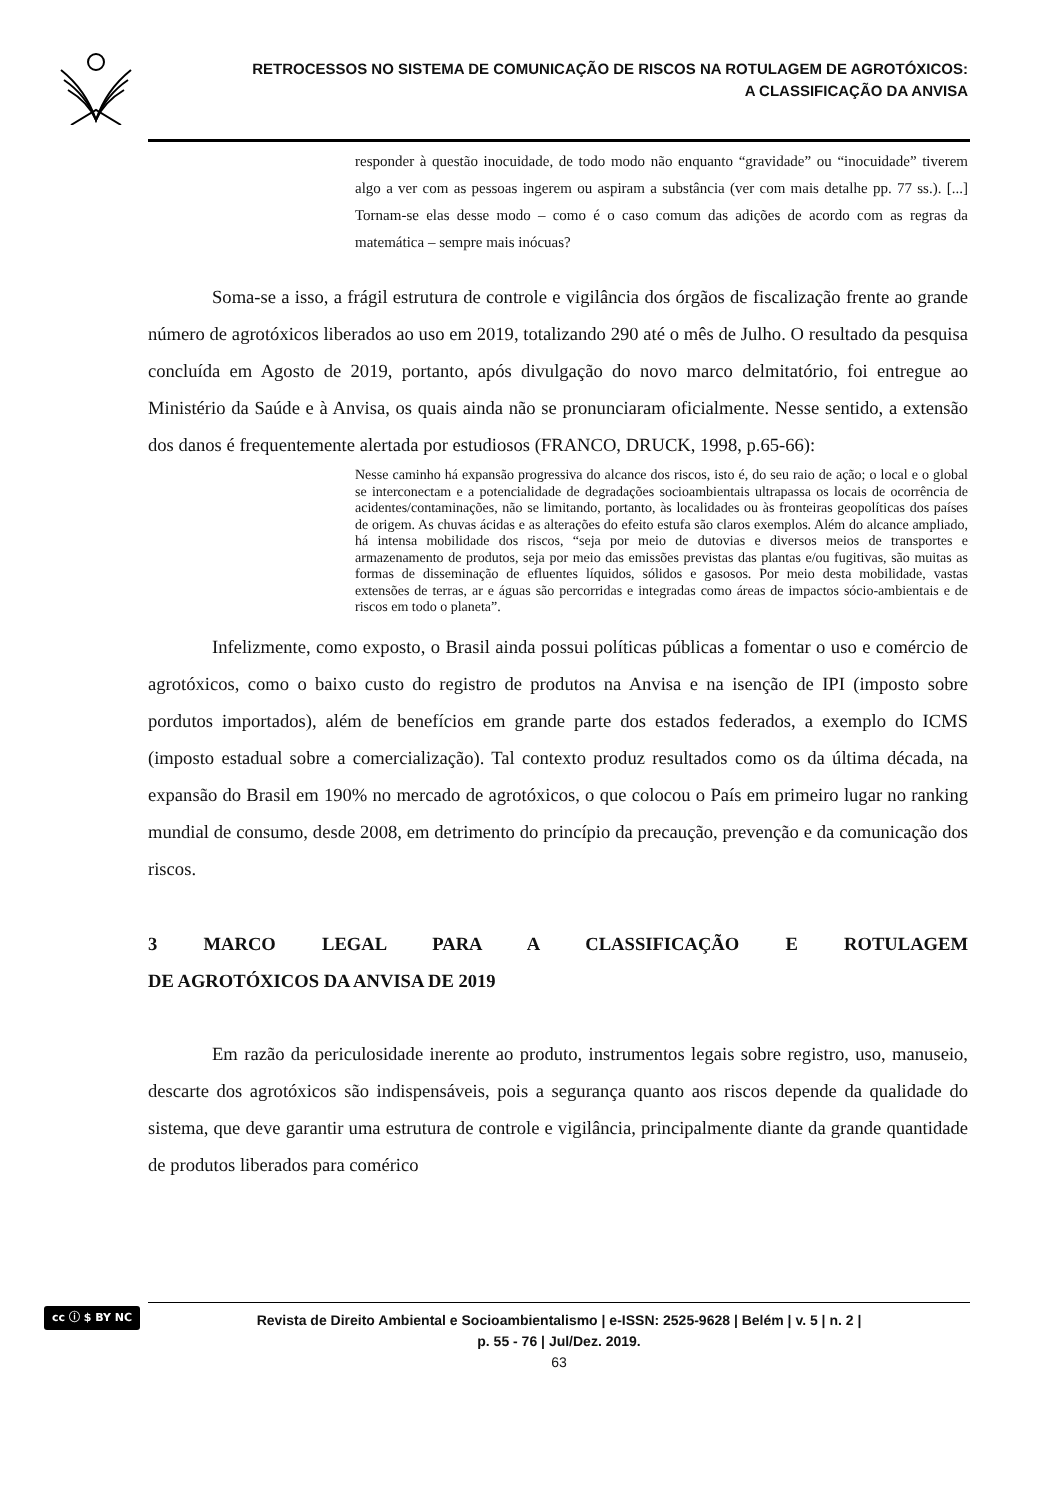RETROCESSOS NO SISTEMA DE COMUNICAÇÃO DE RISCOS NA ROTULAGEM DE AGROTÓXICOS:
A CLASSIFICAÇÃO DA ANVISA
responder à questão inocuidade, de todo modo não enquanto “gravidade” ou “inocuidade” tiverem algo a ver com as pessoas ingerem ou aspiram a substância (ver com mais detalhe pp. 77 ss.). [...] Tornam-se elas desse modo – como é o caso comum das adições de acordo com as regras da matemática – sempre mais inócuas?
Soma-se a isso, a frágil estrutura de controle e vigilância dos órgãos de fiscalização frente ao grande número de agrotóxicos liberados ao uso em 2019, totalizando 290 até o mês de Julho. O resultado da pesquisa concluída em Agosto de 2019, portanto, após divulgação do novo marco delmitatório, foi entregue ao Ministério da Saúde e à Anvisa, os quais ainda não se pronunciaram oficialmente. Nesse sentido, a extensão dos danos é frequentemente alertada por estudiosos (FRANCO, DRUCK, 1998, p.65-66):
Nesse caminho há expansão progressiva do alcance dos riscos, isto é, do seu raio de ação; o local e o global se interconectam e a potencialidade de degradações socioambientais ultrapassa os locais de ocorrência de acidentes/contaminações, não se limitando, portanto, às localidades ou às fronteiras geopolíticas dos países de origem. As chuvas ácidas e as alterações do efeito estufa são claros exemplos. Além do alcance ampliado, há intensa mobilidade dos riscos, “seja por meio de dutovias e diversos meios de transportes e armazenamento de produtos, seja por meio das emissões previstas das plantas e/ou fugitivas, são muitas as formas de disseminação de efluentes líquidos, sólidos e gasosos. Por meio desta mobilidade, vastas extensões de terras, ar e águas são percorridas e integradas como áreas de impactos sócio-ambientais e de riscos em todo o planeta”.
Infelizmente, como exposto, o Brasil ainda possui políticas públicas a fomentar o uso e comércio de agrotóxicos, como o baixo custo do registro de produtos na Anvisa e na isenção de IPI (imposto sobre pordutos importados), além de benefícios em grande parte dos estados federados, a exemplo do ICMS (imposto estadual sobre a comercialização). Tal contexto produz resultados como os da última década, na expansão do Brasil em 190% no mercado de agrotóxicos, o que colocou o País em primeiro lugar no ranking mundial de consumo, desde 2008, em detrimento do princípio da precaução, prevenção e da comunicação dos riscos.
3 MARCO LEGAL PARA A CLASSIFICAÇÃO E ROTULAGEM
DE AGROTÓXICOS DA ANVISA DE 2019
Em razão da periculosidade inerente ao produto, instrumentos legais sobre registro, uso, manuseio, descarte dos agrotóxicos são indispensáveis, pois a segurança quanto aos riscos depende da qualidade do sistema, que deve garantir uma estrutura de controle e vigilância, principalmente diante da grande quantidade de produtos liberados para comérico
cc ⓘ $ BY NC
Revista de Direito Ambiental e Socioambientalismo | e-ISSN: 2525-9628 | Belém | v. 5 | n. 2 |
p. 55 - 76 | Jul/Dez. 2019.
63